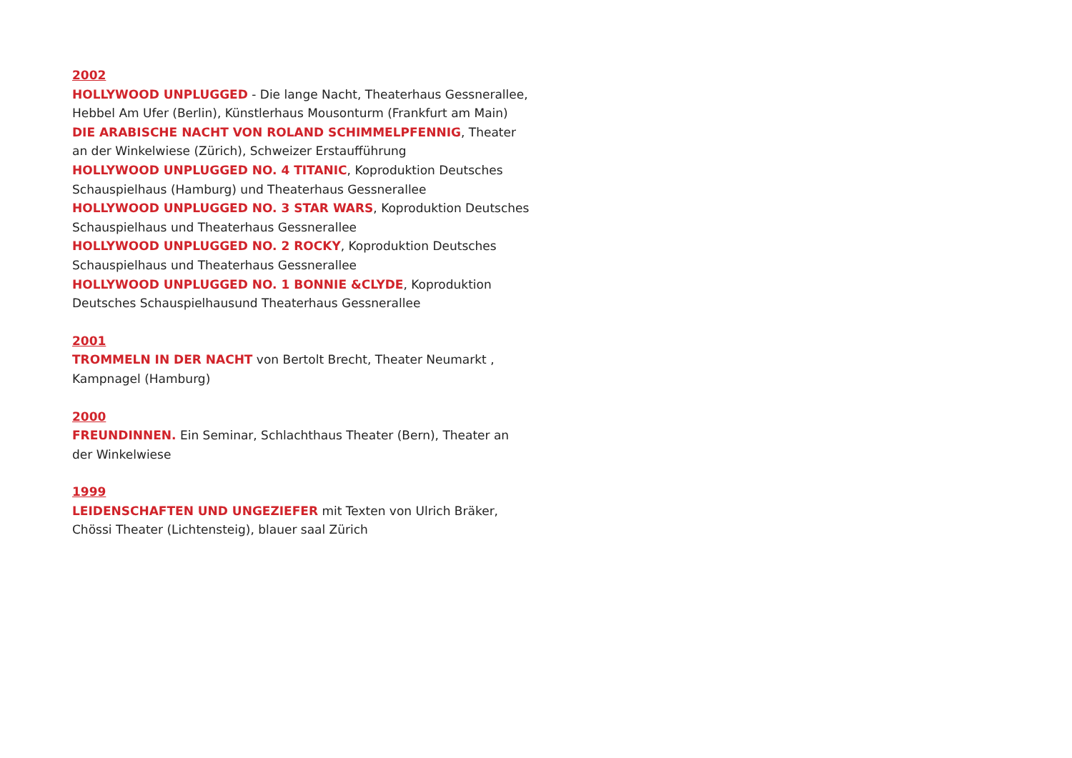2002
HOLLYWOOD UNPLUGGED - Die lange Nacht, Theaterhaus Gessnerallee, Hebbel Am Ufer (Berlin), Künstlerhaus Mousonturm (Frankfurt am Main)
DIE ARABISCHE NACHT VON ROLAND SCHIMMELPFENNIG, Theater an der Winkelwiese (Zürich), Schweizer Erstaufführung
HOLLYWOOD UNPLUGGED NO. 4 TITANIC, Koproduktion Deutsches Schauspielhaus (Hamburg) und Theaterhaus Gessnerallee
HOLLYWOOD UNPLUGGED NO. 3 STAR WARS, Koproduktion Deutsches Schauspielhaus und Theaterhaus Gessnerallee
HOLLYWOOD UNPLUGGED NO. 2 ROCKY, Koproduktion Deutsches Schauspielhaus und Theaterhaus Gessnerallee
HOLLYWOOD UNPLUGGED NO. 1 BONNIE &CLYDE, Koproduktion Deutsches Schauspielhausund Theaterhaus Gessnerallee
2001
TROMMELN IN DER NACHT von Bertolt Brecht, Theater Neumarkt , Kampnagel (Hamburg)
2000
FREUNDINNEN. Ein Seminar, Schlachthaus Theater (Bern), Theater an der Winkelwiese
1999
LEIDENSCHAFTEN UND UNGEZIEFER mit Texten von Ulrich Bräker, Chössi Theater (Lichtensteig), blauer saal Zürich